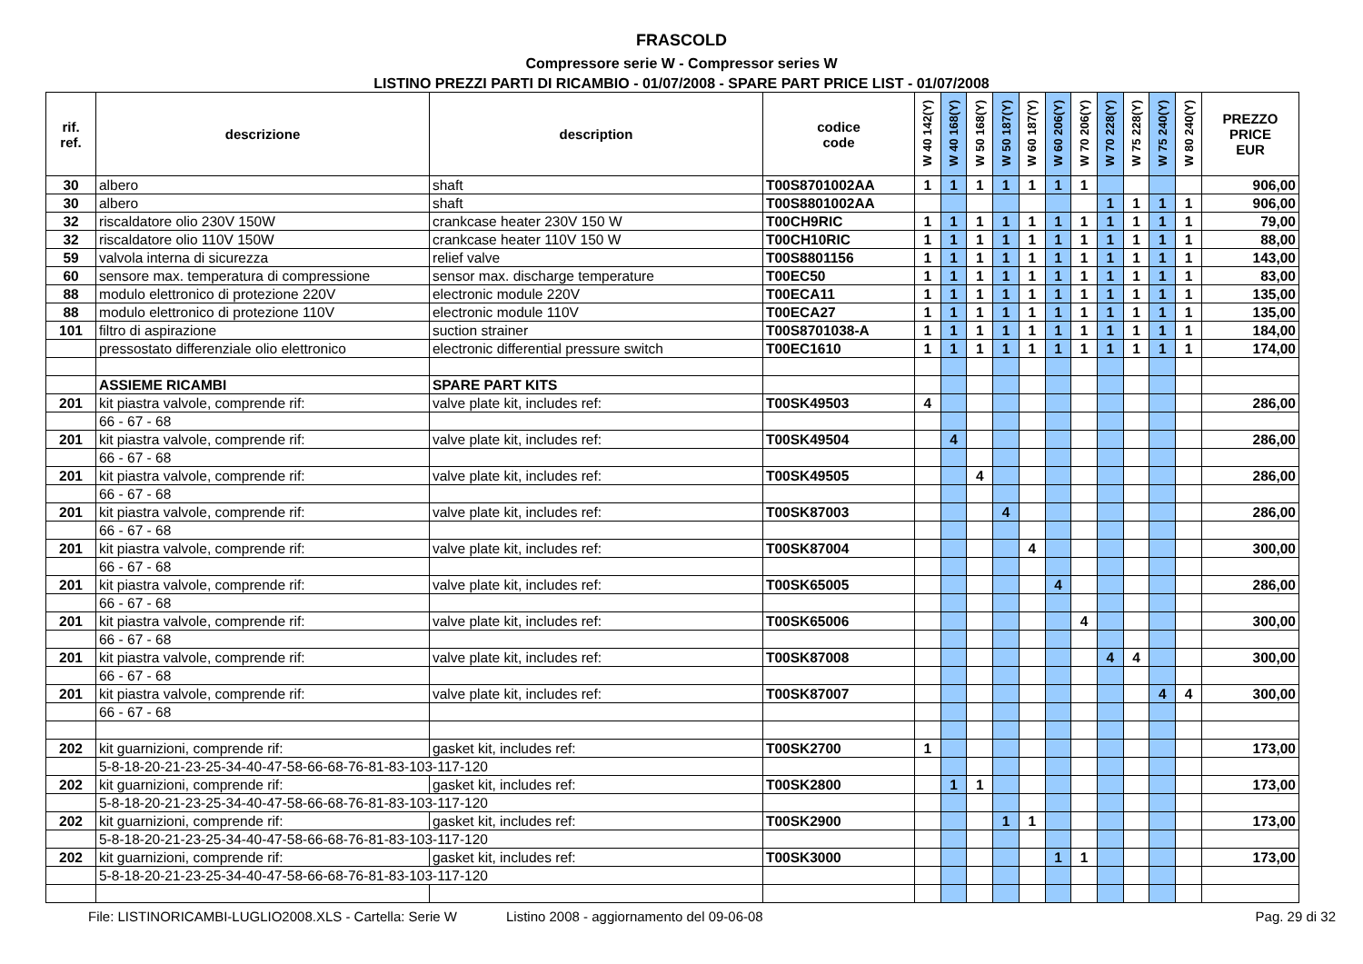FRASCOLD
Compressore serie W - Compressor series W
LISTINO PREZZI PARTI DI RICAMBIO - 01/07/2008 - SPARE PART PRICE LIST - 01/07/2008
| rif. ref. | descrizione | description | codice code | W 40 142(Y) | W 40 168(Y) | W 50 168(Y) | W 50 187(Y) | W 60 187(Y) | W 60 206(Y) | W 70 206(Y) | W 70 228(Y) | W 75 228(Y) | W 75 240(Y) | W 80 240(Y) | PREZZO PRICE EUR |
| --- | --- | --- | --- | --- | --- | --- | --- | --- | --- | --- | --- | --- | --- | --- | --- |
| 30 | albero | shaft | T00S8701002AA | 1 | 1 | 1 | 1 | 1 | 1 | 1 | | | | | 906,00 |
| 30 | albero | shaft | T00S8801002AA | | | | | | | | 1 | 1 | 1 | 1 | 906,00 |
| 32 | riscaldatore olio 230V 150W | crankcase heater 230V 150 W | T00CH9RIC | 1 | 1 | 1 | 1 | 1 | 1 | 1 | 1 | 1 | 1 | 1 | 79,00 |
| 32 | riscaldatore olio 110V 150W | crankcase heater 110V 150 W | T00CH10RIC | 1 | 1 | 1 | 1 | 1 | 1 | 1 | 1 | 1 | 1 | 1 | 88,00 |
| 59 | valvola interna di sicurezza | relief valve | T00S8801156 | 1 | 1 | 1 | 1 | 1 | 1 | 1 | 1 | 1 | 1 | 1 | 143,00 |
| 60 | sensore max. temperatura di compressione | sensor max. discharge temperature | T00EC50 | 1 | 1 | 1 | 1 | 1 | 1 | 1 | 1 | 1 | 1 | 1 | 83,00 |
| 88 | modulo elettronico di protezione 220V | electronic module 220V | T00ECA11 | 1 | 1 | 1 | 1 | 1 | 1 | 1 | 1 | 1 | 1 | 1 | 135,00 |
| 88 | modulo elettronico di protezione 110V | electronic module 110V | T00ECA27 | 1 | 1 | 1 | 1 | 1 | 1 | 1 | 1 | 1 | 1 | 1 | 135,00 |
| 101 | filtro di aspirazione | suction strainer | T00S8701038-A | 1 | 1 | 1 | 1 | 1 | 1 | 1 | 1 | 1 | 1 | 1 | 184,00 |
| | pressostato differenziale olio elettronico | electronic differential pressure switch | T00EC1610 | 1 | 1 | 1 | 1 | 1 | 1 | 1 | 1 | 1 | 1 | 1 | 174,00 |
| | ASSIEME RICAMBI | SPARE PART KITS | | | | | | | | | | | | | |
| 201 | kit piastra valvole, comprende rif: | valve plate kit, includes ref: | T00SK49503 | 4 | | | | | | | | | | | 286,00 |
| | 66 - 67 - 68 | | | | | | | | | | | | | | |
| 201 | kit piastra valvole, comprende rif: | valve plate kit, includes ref: | T00SK49504 | | 4 | | | | | | | | | | 286,00 |
| | 66 - 67 - 68 | | | | | | | | | | | | | | |
| 201 | kit piastra valvole, comprende rif: | valve plate kit, includes ref: | T00SK49505 | | | 4 | | | | | | | | | 286,00 |
| | 66 - 67 - 68 | | | | | | | | | | | | | | |
| 201 | kit piastra valvole, comprende rif: | valve plate kit, includes ref: | T00SK87003 | | | | 4 | | | | | | | | 286,00 |
| | 66 - 67 - 68 | | | | | | | | | | | | | | |
| 201 | kit piastra valvole, comprende rif: | valve plate kit, includes ref: | T00SK87004 | | | | | 4 | | | | | | | 300,00 |
| | 66 - 67 - 68 | | | | | | | | | | | | | | |
| 201 | kit piastra valvole, comprende rif: | valve plate kit, includes ref: | T00SK65005 | | | | | | 4 | | | | | | 286,00 |
| | 66 - 67 - 68 | | | | | | | | | | | | | | |
| 201 | kit piastra valvole, comprende rif: | valve plate kit, includes ref: | T00SK65006 | | | | | | | 4 | | | | | 300,00 |
| | 66 - 67 - 68 | | | | | | | | | | | | | | |
| 201 | kit piastra valvole, comprende rif: | valve plate kit, includes ref: | T00SK87008 | | | | | | | | 4 | 4 | | | 300,00 |
| | 66 - 67 - 68 | | | | | | | | | | | | | | |
| 201 | kit piastra valvole, comprende rif: | valve plate kit, includes ref: | T00SK87007 | | | | | | | | | | 4 | 4 | 300,00 |
| | 66 - 67 - 68 | | | | | | | | | | | | | | |
| 202 | kit guarnizioni, comprende rif: | gasket kit, includes ref: | T00SK2700 | 1 | | | | | | | | | | | 173,00 |
| | 5-8-18-20-21-23-25-34-40-47-58-66-68-76-81-83-103-117-120 | | | | | | | | | | | | | | |
| 202 | kit guarnizioni, comprende rif: | gasket kit, includes ref: | T00SK2800 | | 1 | 1 | | | | | | | | | 173,00 |
| | 5-8-18-20-21-23-25-34-40-47-58-66-68-76-81-83-103-117-120 | | | | | | | | | | | | | | |
| 202 | kit guarnizioni, comprende rif: | gasket kit, includes ref: | T00SK2900 | | | | 1 | 1 | | | | | | | 173,00 |
| | 5-8-18-20-21-23-25-34-40-47-58-66-68-76-81-83-103-117-120 | | | | | | | | | | | | | | |
| 202 | kit guarnizioni, comprende rif: | gasket kit, includes ref: | T00SK3000 | | | | | | 1 | 1 | | | | | 173,00 |
| | 5-8-18-20-21-23-25-34-40-47-58-66-68-76-81-83-103-117-120 | | | | | | | | | | | | | | |
File: LISTINORICAMBI-LUGLIO2008.XLS - Cartella: Serie W Listino 2008 - aggiornamento del 09-06-08 Pag. 29 di 32